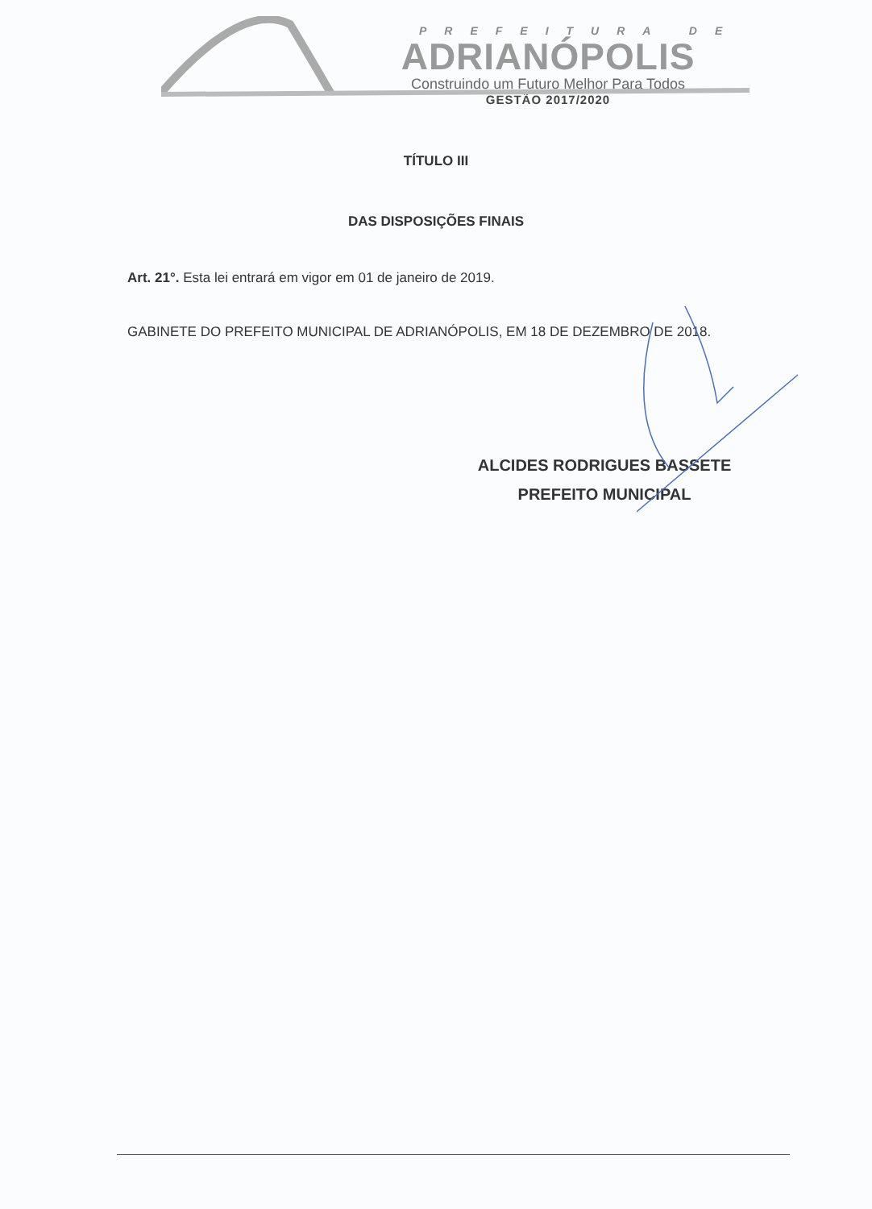PREFEITURA DE
ADRIANÓPOLIS
Construindo um Futuro Melhor Para Todos
GESTÃO 2017/2020
TÍTULO III
DAS DISPOSIÇÕES FINAIS
Art. 21°. Esta lei entrará em vigor em 01 de janeiro de 2019.
GABINETE DO PREFEITO MUNICIPAL DE ADRIANÓPOLIS, EM 18 DE DEZEMBRO DE 2018.
ALCIDES RODRIGUES BASSETE
PREFEITO MUNICIPAL